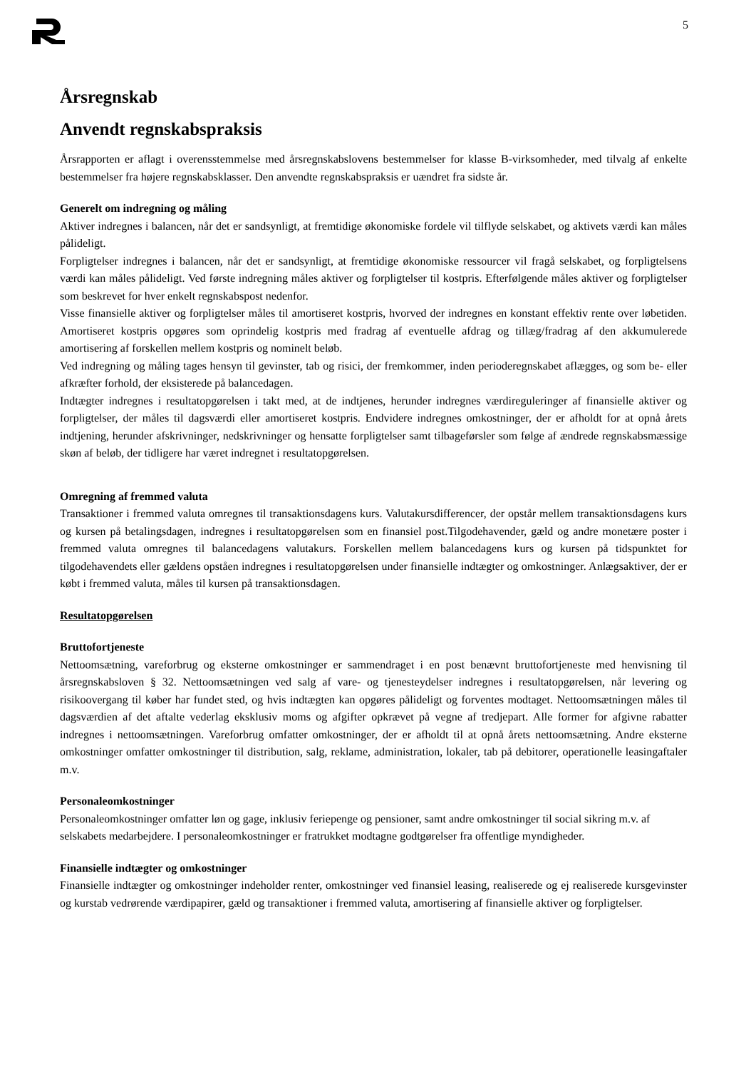5
Årsregnskab
Anvendt regnskabspraksis
Årsrapporten er aflagt i overensstemmelse med årsregnskabslovens bestemmelser for klasse B-virksomheder, med tilvalg af enkelte bestemmelser fra højere regnskabsklasser. Den anvendte regnskabspraksis er uændret fra sidste år.
Generelt om indregning og måling
Aktiver indregnes i balancen, når det er sandsynligt, at fremtidige økonomiske fordele vil tilflyde selskabet, og aktivets værdi kan måles pålideligt.
Forpligtelser indregnes i balancen, når det er sandsynligt, at fremtidige økonomiske ressourcer vil fragå selskabet, og forpligtelsens værdi kan måles pålideligt. Ved første indregning måles aktiver og forpligtelser til kostpris. Efterfølgende måles aktiver og forpligtelser som beskrevet for hver enkelt regnskabspost nedenfor.
Visse finansielle aktiver og forpligtelser måles til amortiseret kostpris, hvorved der indregnes en konstant effektiv rente over løbetiden. Amortiseret kostpris opgøres som oprindelig kostpris med fradrag af eventuelle afdrag og tillæg/fradrag af den akkumulerede amortisering af forskellen mellem kostpris og nominelt beløb.
Ved indregning og måling tages hensyn til gevinster, tab og risici, der fremkommer, inden perioderegnskabet aflægges, og som be- eller afkræfter forhold, der eksisterede på balancedagen.
Indtægter indregnes i resultatopgørelsen i takt med, at de indtjenes, herunder indregnes værdireguleringer af finansielle aktiver og forpligtelser, der måles til dagsværdi eller amortiseret kostpris. Endvidere indregnes omkostninger, der er afholdt for at opnå årets indtjening, herunder afskrivninger, nedskrivninger og hensatte forpligtelser samt tilbageførsler som følge af ændrede regnskabsmæssige skøn af beløb, der tidligere har været indregnet i resultatopgørelsen.
Omregning af fremmed valuta
Transaktioner i fremmed valuta omregnes til transaktionsdagens kurs. Valutakursdifferencer, der opstår mellem transaktionsdagens kurs og kursen på betalingsdagen, indregnes i resultatopgørelsen som en finansiel post.Tilgodehavender, gæld og andre monetære poster i fremmed valuta omregnes til balancedagens valutakurs. Forskellen mellem balancedagens kurs og kursen på tidspunktet for tilgodehavendets eller gældens opståen indregnes i resultatopgørelsen under finansielle indtægter og omkostninger. Anlægsaktiver, der er købt i fremmed valuta, måles til kursen på transaktionsdagen.
Resultatopgørelsen
Bruttofortjeneste
Nettoomsætning, vareforbrug og eksterne omkostninger er sammendraget i en post benævnt bruttofortjeneste med henvisning til årsregnskabsloven § 32. Nettoomsætningen ved salg af vare- og tjenesteydelser indregnes i resultatopgørelsen, når levering og risikoovergang til køber har fundet sted, og hvis indtægten kan opgøres pålideligt og forventes modtaget. Nettoomsætningen måles til dagsværdien af det aftalte vederlag eksklusiv moms og afgifter opkrævet på vegne af tredjepart. Alle former for afgivne rabatter indregnes i nettoomsætningen. Vareforbrug omfatter omkostninger, der er afholdt til at opnå årets nettoomsætning. Andre eksterne omkostninger omfatter omkostninger til distribution, salg, reklame, administration, lokaler, tab på debitorer, operationelle leasingaftaler m.v.
Personaleomkostninger
Personaleomkostninger omfatter løn og gage, inklusiv feriepenge og pensioner, samt andre omkostninger til social sikring m.v. af selskabets medarbejdere. I personaleomkostninger er fratrukket modtagne godtgørelser fra offentlige myndigheder.
Finansielle indtægter og omkostninger
Finansielle indtægter og omkostninger indeholder renter, omkostninger ved finansiel leasing, realiserede og ej realiserede kursgevinster og kurstab vedrørende værdipapirer, gæld og transaktioner i fremmed valuta, amortisering af finansielle aktiver og forpligtelser.